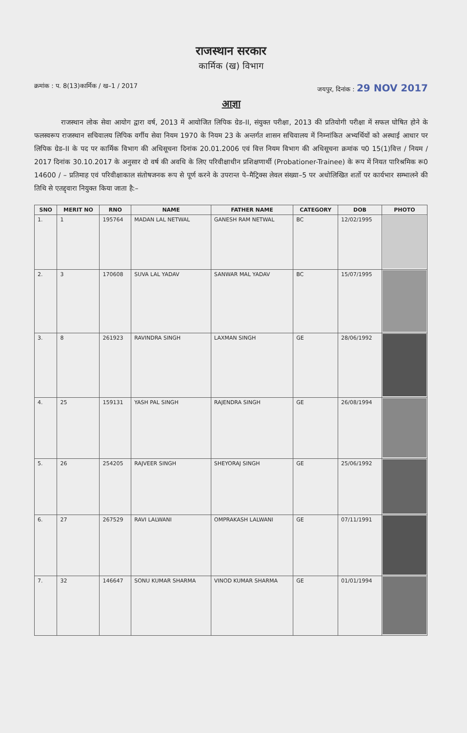राजस्थान सरकार
कार्मिक (ख) विभाग
क्रमांक : प. 8(13)कार्मिक / ख–1 / 2017 जयपुर, दिनांक : 29 NOV 2017
आज्ञा
राजस्थान लोक सेवा आयोग द्वारा वर्ष, 2013 में आयोजित लिपिक ग्रेड–II, संयुक्त परीक्षा, 2013 की प्रतियोगी परीक्षा में सफल घोषित होने के फलस्वरूप राजस्थान सचिवालय लिपिक वर्गीय सेवा नियम 1970 के नियम 23 के अन्तर्गत शासन सचिवालय में निम्नांकित अभ्यर्थियों को अस्थाई आधार पर लिपिक ग्रेड–II के पद पर कार्मिक विभाग की अधिसूचना दिनांक 20.01.2006 एवं वित्त नियम विभाग की अधिसूचना क्रमांक प0 15(1)वित्त / नियम / 2017 दिनांक 30.10.2017 के अनुसार दो वर्ष की अवधि के लिए परिवीक्षाधीन प्रशिक्षणार्थी (Probationer-Trainee) के रूप में नियत पारिश्रमिक रू0 14600 / – प्रतिमाह एवं परिवीक्षाकाल संतोषजनक रूप से पूर्ण करने के उपरान्त पे–मैट्रिक्स लेवल संख्या–5 पर अधोलिखित शर्तो पर कार्यभार सम्भालने की तिथि से एतद्द्वारा नियुक्त किया जाता है:–
| SNO | MERIT NO | RNO | NAME | FATHER NAME | CATEGORY | DOB | PHOTO |
| --- | --- | --- | --- | --- | --- | --- | --- |
| 1. | 1 | 195764 | MADAN LAL NETWAL | GANESH RAM NETWAL | BC | 12/02/1995 | |
| 2. | 3 | 170608 | SUVA LAL YADAV | SANWAR MAL YADAV | BC | 15/07/1995 | |
| 3. | 8 | 261923 | RAVINDRA SINGH | LAXMAN SINGH | GE | 28/06/1992 | |
| 4. | 25 | 159131 | YASH PAL SINGH | RAJENDRA SINGH | GE | 26/08/1994 | |
| 5. | 26 | 254205 | RAJVEER SINGH | SHEYORAJ SINGH | GE | 25/06/1992 | |
| 6. | 27 | 267529 | RAVI LALWANI | OMPRAKASH LALWANI | GE | 07/11/1991 | |
| 7. | 32 | 146647 | SONU KUMAR SHARMA | VINOD KUMAR SHARMA | GE | 01/01/1994 | |